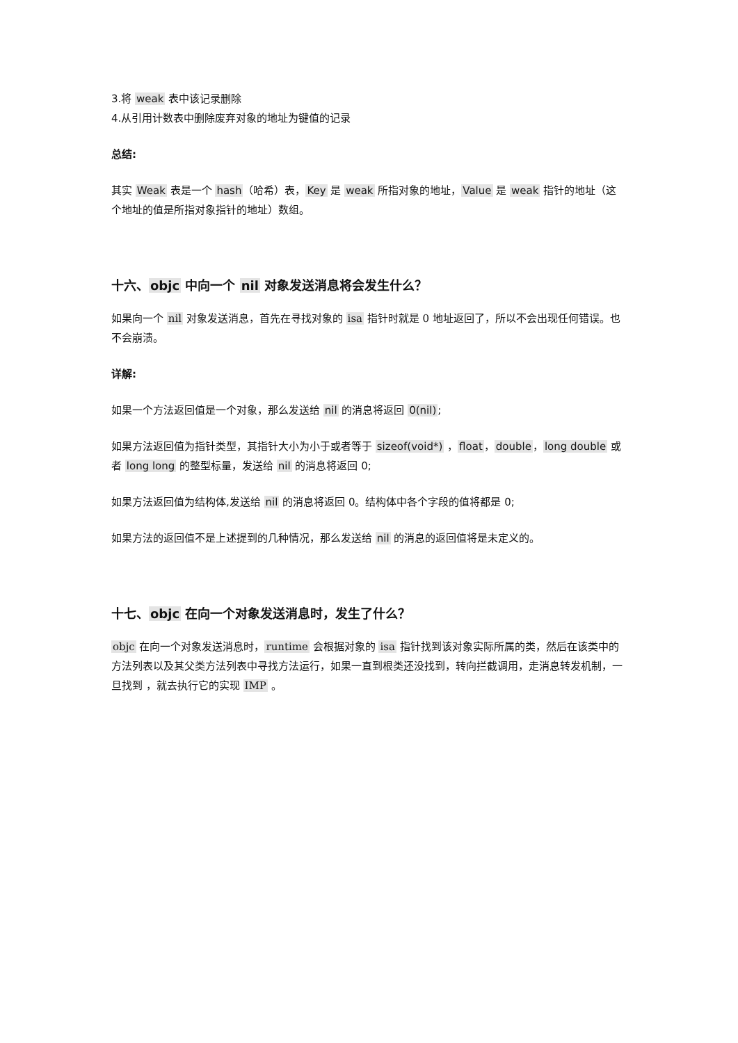3.将 weak 表中该记录删除
4.从引用计数表中删除废弃对象的地址为键值的记录
总结:
其实 Weak 表是一个 hash（哈希）表，Key 是 weak 所指对象的地址，Value 是 weak 指针的地址（这个地址的值是所指对象指针的地址）数组。
十六、objc 中向一个 nil 对象发送消息将会发生什么？
如果向一个 nil 对象发送消息，首先在寻找对象的 isa 指针时就是 0 地址返回了，所以不会出现任何错误。也不会崩溃。
详解:
如果一个方法返回值是一个对象，那么发送给 nil 的消息将返回 0(nil);
如果方法返回值为指针类型，其指针大小为小于或者等于 sizeof(void*) ，float，double，long double 或者 long long 的整型标量，发送给 nil 的消息将返回 0;
如果方法返回值为结构体,发送给 nil 的消息将返回 0。结构体中各个字段的值将都是 0;
如果方法的返回值不是上述提到的几种情况，那么发送给 nil 的消息的返回值将是未定义的。
十七、objc 在向一个对象发送消息时，发生了什么？
objc 在向一个对象发送消息时，runtime 会根据对象的 isa 指针找到该对象实际所属的类，然后在该类中的方法列表以及其父类方法列表中寻找方法运行，如果一直到根类还没找到，转向拦截调用，走消息转发机制，一旦找到 ，就去执行它的实现 IMP 。